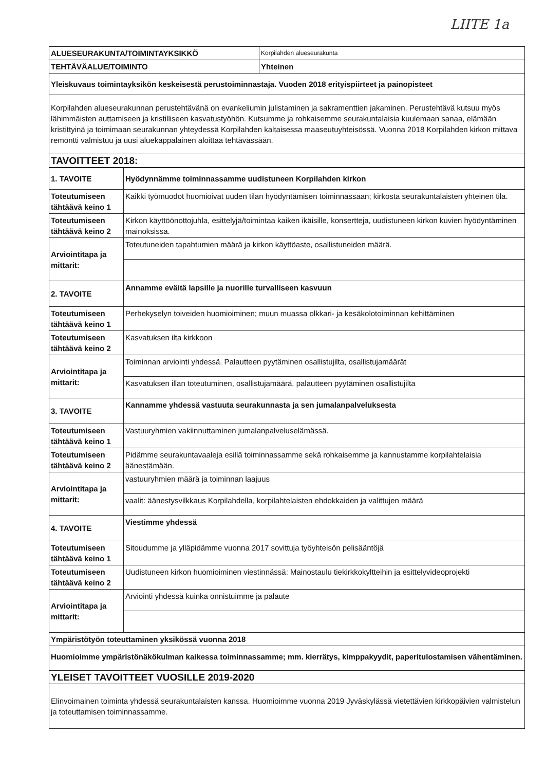LIITE 1a
| ALUESEURAKUNTA/TOIMINTAYKSIKKÖ | Korpilahden alueseurakunta |
| TEHTÄVÄALUE/TOIMINTO | Yhteinen |
| Yleiskuvaus toimintayksikön keskeisestä perustoiminnastaja. Vuoden 2018 erityispiirteet ja painopisteet | |
| Korpilahden alueseurakunnan perustehtävänä on evankeliumin julistaminen ja sakramenttien jakaminen. Perustehtävä kutsuu myös lähimmäisten auttamiseen ja kristilliseen kasvatustyöhön. Kutsumme ja rohkaisemme seurakuntalaisia kuulemaan sanaa, elämään kristittyinä ja toimimaan seurakunnan yhteydessä Korpilahden kaltaisessa maaseutuyhteisössä. Vuonna 2018 Korpilahden kirkon mittava remontti valmistuu ja uusi aluekappalainen aloittaa tehtävässään. | |
| TAVOITTEET 2018: | |
| 1. TAVOITE | Hyödynnämme toiminnassamme uudistuneen Korpilahden kirkon |
| Toteutumiseen tähtäävä keino 1 | Kaikki työmuodot huomioivat uuden tilan hyödyntämisen toiminnassaan; kirkosta seurakuntalaisten yhteinen tila. |
| Toteutumiseen tähtäävä keino 2 | Kirkon käyttöönottojuhla, esittelyjä/toimintaa kaiken ikäisille, konsertteja, uudistuneen kirkon kuvien hyödyntäminen mainoksissa. |
| Arviointitapa ja mittarit: | Toteutuneiden tapahtumien määrä ja kirkon käyttöaste, osallistuneiden määrä. |
| 2. TAVOITE | Annamme eväitä lapsille ja nuorille turvalliseen kasvuun |
| Toteutumiseen tähtäävä keino 1 | Perhekyselyn toiveiden huomioiminen; muun muassa olkkari- ja kesäkolotoiminnan kehittäminen |
| Toteutumiseen tähtäävä keino 2 | Kasvatuksen ilta kirkkoon |
| Arviointitapa ja mittarit: | Toiminnan arviointi yhdessä. Palautteen pyytäminen osallistujilta, osallistujamäärät |
| | Kasvatuksen illan toteutuminen, osallistujamäärä, palautteen pyytäminen osallistujilta |
| 3. TAVOITE | Kannamme yhdessä vastuuta seurakunnasta ja sen jumalanpalveluksesta |
| Toteutumiseen tähtäävä keino 1 | Vastuuryhmien vakiinnuttaminen jumalanpalveluselämässä. |
| Toteutumiseen tähtäävä keino 2 | Pidämme seurakuntavaaleja esillä toiminnassamme sekä rohkaisemme ja kannustamme korpilahtelaisia äänestämään. |
| Arviointitapa ja mittarit: | vastuuryhmien määrä ja toiminnan laajuus |
| | vaalit: äänestysvilkkaus Korpilahdella, korpilahtelaisten ehdokkaiden ja valittujen määrä |
| 4. TAVOITE | Viestimme yhdessä |
| Toteutumiseen tähtäävä keino 1 | Sitoudumme ja ylläpidämme vuonna 2017 sovittuja työyhteisön pelisääntöjä |
| Toteutumiseen tähtäävä keino 2 | Uudistuneen kirkon huomioiminen viestinnässä: Mainostaulu tiekirkkokyltteihin ja esittelyvideoprojekti |
| Arviointitapa ja mittarit: | Arviointi yhdessä kuinka onnistuimme ja palaute |
| Ympäristötyön toteuttaminen yksikössä vuonna 2018 | |
| Huomioimme ympäristönäkökulman kaikessa toiminnassamme; mm. kierrätys, kimppakyydit, paperitulostamisen vähentäminen. | |
| YLEISET TAVOITTEET VUOSILLE 2019-2020 | |
| Elinvoimainen toiminta yhdessä seurakuntalaisten kanssa. Huomioimme vuonna 2019 Jyväskylässä vietettävien kirkkopäivien valmistelun ja toteuttamisen toiminnassamme. | |